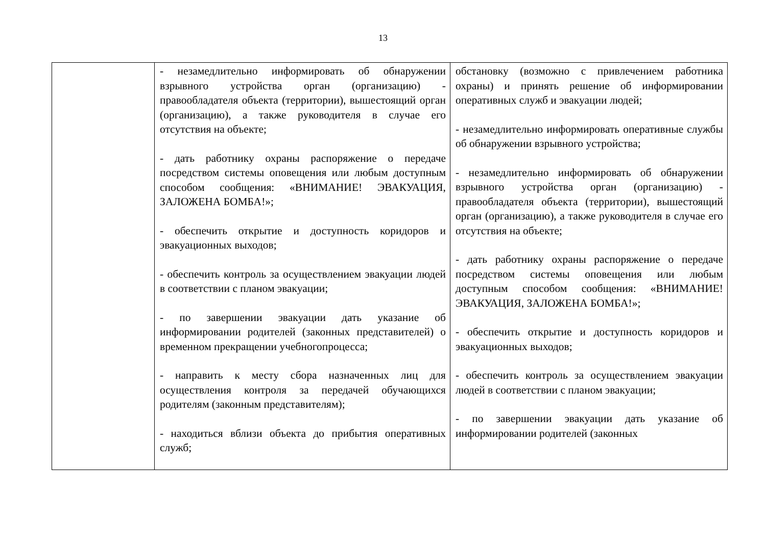13
| | - незамедлительно информировать об обнаружении взрывного устройства орган (организацию) - правообладателя объекта (территории), вышестоящий орган (организацию), а также руководителя в случае его отсутствия на объекте; - дать работнику охраны распоряжение о передаче посредством системы оповещения или любым доступным способом сообщения: «ВНИМАНИЕ! ЭВАКУАЦИЯ, ЗАЛОЖЕНА БОМБА!»; - обеспечить открытие и доступность коридоров и эвакуационных выходов; - обеспечить контроль за осуществлением эвакуации людей в соответствии с планом эвакуации; - по завершении эвакуации дать указание об информировании родителей (законных представителей) о временном прекращении учебногопроцесса; - направить к месту сбора назначенных лиц для осуществления контроля за передачей обучающихся родителям (законным представителям); - находиться вблизи объекта до прибытия оперативных служб; | обстановку (возможно с привлечением работника охраны) и принять решение об информировании оперативных служб и эвакуации людей; - незамедлительно информировать оперативные службы об обнаружении взрывного устройства; - незамедлительно информировать об обнаружении взрывного устройства орган (организацию) - правообладателя объекта (территории), вышестоящий орган (организацию), а также руководителя в случае его отсутствия на объекте; - дать работнику охраны распоряжение о передаче посредством системы оповещения или любым доступным способом сообщения: «ВНИМАНИЕ! ЭВАКУАЦИЯ, ЗАЛОЖЕНА БОМБА!»; - обеспечить открытие и доступность коридоров и эвакуационных выходов; - обеспечить контроль за осуществлением эвакуации людей в соответствии с планом эвакуации; - по завершении эвакуации дать указание об информировании родителей (законных |